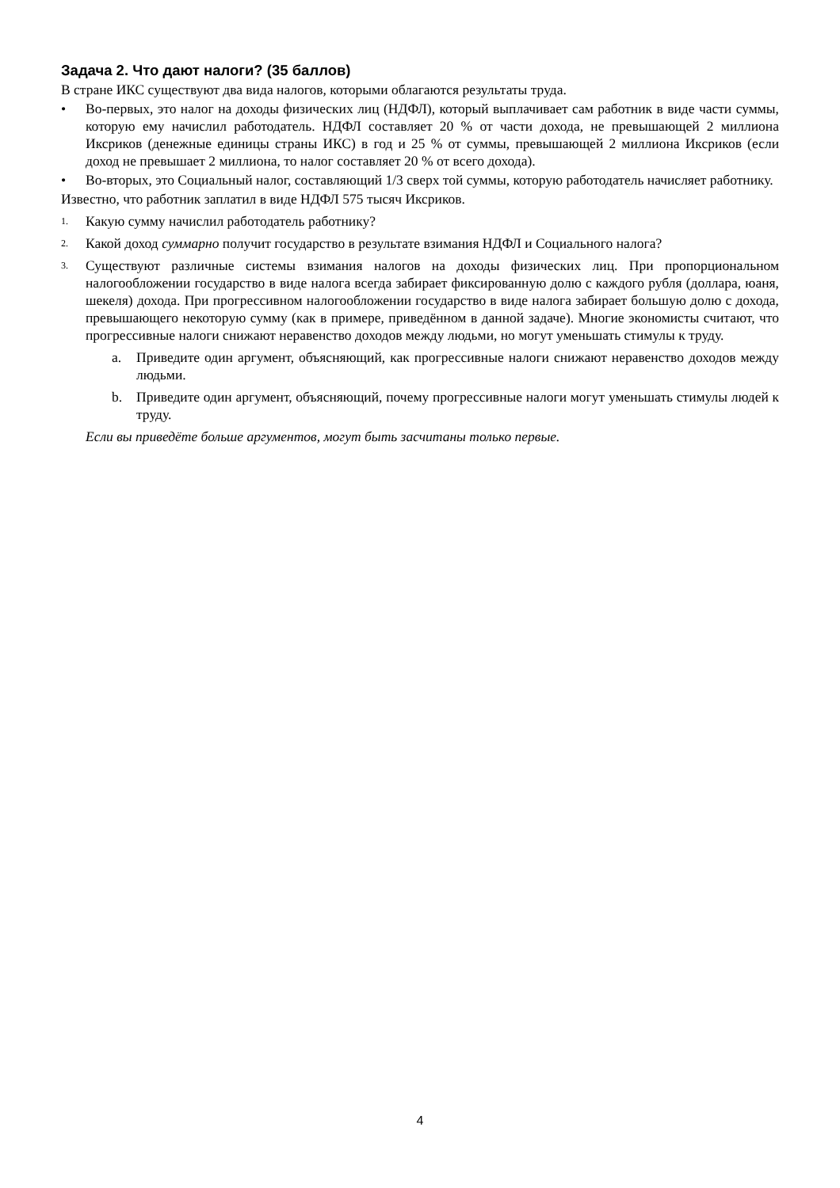Задача 2. Что дают налоги? (35 баллов)
В стране ИКС существуют два вида налогов, которыми облагаются результаты труда.
• Во-первых, это налог на доходы физических лиц (НДФЛ), который выплачивает сам работник в виде части суммы, которую ему начислил работодатель. НДФЛ составляет 20 % от части дохода, не превышающей 2 миллиона Иксриков (денежные единицы страны ИКС) в год и 25 % от суммы, превышающей 2 миллиона Иксриков (если доход не превышает 2 миллиона, то налог составляет 20 % от всего дохода).
• Во-вторых, это Социальный налог, составляющий 1/3 сверх той суммы, которую работодатель начисляет работнику.
Известно, что работник заплатил в виде НДФЛ 575 тысяч Иксриков.
1. Какую сумму начислил работодатель работнику?
2. Какой доход суммарно получит государство в результате взимания НДФЛ и Социального налога?
3. Существуют различные системы взимания налогов на доходы физических лиц. При пропорциональном налогообложении государство в виде налога всегда забирает фиксированную долю с каждого рубля (доллара, юаня, шекеля) дохода. При прогрессивном налогообложении государство в виде налога забирает большую долю с дохода, превышающего некоторую сумму (как в примере, приведённом в данной задаче). Многие экономисты считают, что прогрессивные налоги снижают неравенство доходов между людьми, но могут уменьшать стимулы к труду.
a. Приведите один аргумент, объясняющий, как прогрессивные налоги снижают неравенство доходов между людьми.
b. Приведите один аргумент, объясняющий, почему прогрессивные налоги могут уменьшать стимулы людей к труду.
Если вы приведёте больше аргументов, могут быть засчитаны только первые.
4